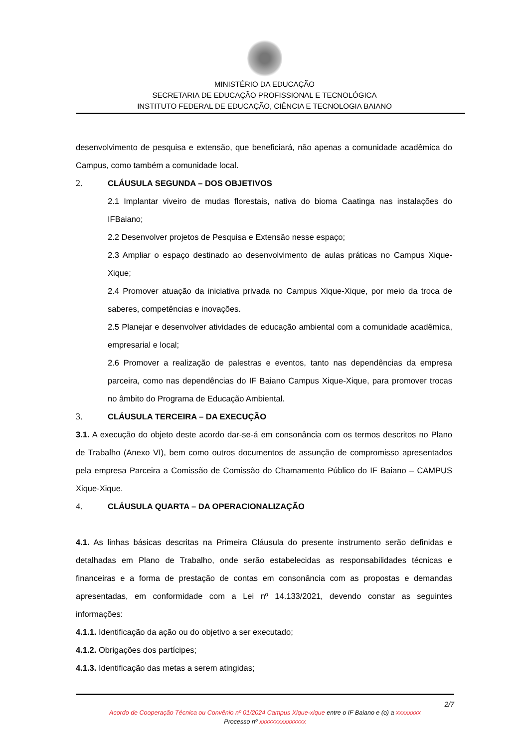MINISTÉRIO DA EDUCAÇÃO
SECRETARIA DE EDUCAÇÃO PROFISSIONAL E TECNOLÓGICA
INSTITUTO FEDERAL DE EDUCAÇÃO, CIÊNCIA E TECNOLOGIA BAIANO
desenvolvimento de pesquisa e extensão, que beneficiará, não apenas a comunidade acadêmica do Campus, como também a comunidade local.
2. CLÁUSULA SEGUNDA – DOS OBJETIVOS
2.1 Implantar viveiro de mudas florestais, nativa do bioma Caatinga nas instalações do IFBaiano;
2.2 Desenvolver projetos de Pesquisa e Extensão nesse espaço;
2.3 Ampliar o espaço destinado ao desenvolvimento de aulas práticas no Campus Xique-Xique;
2.4 Promover atuação da iniciativa privada no Campus Xique-Xique, por meio da troca de saberes, competências e inovações.
2.5 Planejar e desenvolver atividades de educação ambiental com a comunidade acadêmica, empresarial e local;
2.6 Promover a realização de palestras e eventos, tanto nas dependências da empresa parceira, como nas dependências do IF Baiano Campus Xique-Xique, para promover trocas no âmbito do Programa de Educação Ambiental.
3. CLÁUSULA TERCEIRA – DA EXECUÇÃO
3.1. A execução do objeto deste acordo dar-se-á em consonância com os termos descritos no Plano de Trabalho (Anexo VI), bem como outros documentos de assunção de compromisso apresentados pela empresa Parceira a Comissão de Comissão do Chamamento Público do IF Baiano – CAMPUS Xique-Xique.
4. CLÁUSULA QUARTA – DA OPERACIONALIZAÇÃO
4.1. As linhas básicas descritas na Primeira Cláusula do presente instrumento serão definidas e detalhadas em Plano de Trabalho, onde serão estabelecidas as responsabilidades técnicas e financeiras e a forma de prestação de contas em consonância com as propostas e demandas apresentadas, em conformidade com a Lei nº 14.133/2021, devendo constar as seguintes informações:
4.1.1. Identificação da ação ou do objetivo a ser executado;
4.1.2. Obrigações dos partícipes;
4.1.3. Identificação das metas a serem atingidas;
2/7
Acordo de Cooperação Técnica ou Convênio nº 01/2024 Campus Xique-xique entre o IF Baiano e (o) a xxxxxxxx
Processo nº xxxxxxxxxxxxxxx